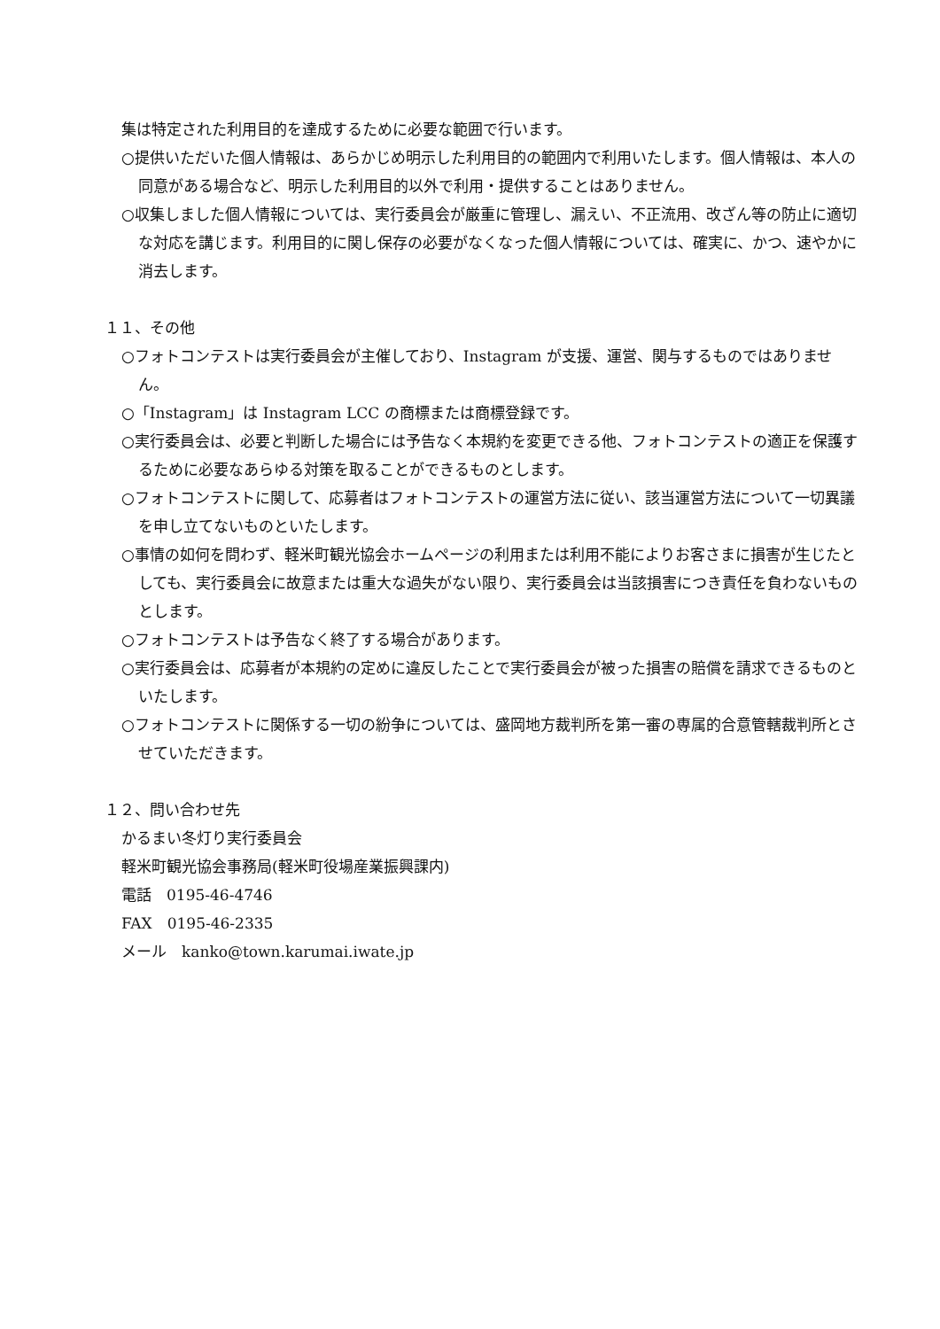集は特定された利用目的を達成するために必要な範囲で行います。
○提供いただいた個人情報は、あらかじめ明示した利用目的の範囲内で利用いたします。個人情報は、本人の同意がある場合など、明示した利用目的以外で利用・提供することはありません。
○収集しました個人情報については、実行委員会が厳重に管理し、漏えい、不正流用、改ざん等の防止に適切な対応を講じます。利用目的に関し保存の必要がなくなった個人情報については、確実に、かつ、速やかに消去します。
１１、その他
○フォトコンテストは実行委員会が主催しており、Instagram が支援、運営、関与するものではありません。
○「Instagram」は Instagram LCC の商標または商標登録です。
○実行委員会は、必要と判断した場合には予告なく本規約を変更できる他、フォトコンテストの適正を保護するために必要なあらゆる対策を取ることができるものとします。
○フォトコンテストに関して、応募者はフォトコンテストの運営方法に従い、該当運営方法について一切異議を申し立てないものといたします。
○事情の如何を問わず、軽米町観光協会ホームページの利用または利用不能によりお客さまに損害が生じたとしても、実行委員会に故意または重大な過失がない限り、実行委員会は当該損害につき責任を負わないものとします。
○フォトコンテストは予告なく終了する場合があります。
○実行委員会は、応募者が本規約の定めに違反したことで実行委員会が被った損害の賠償を請求できるものといたします。
○フォトコンテストに関係する一切の紛争については、盛岡地方裁判所を第一審の専属的合意管轄裁判所とさせていただきます。
１２、問い合わせ先
かるまい冬灯り実行委員会
軽米町観光協会事務局(軽米町役場産業振興課内)
電話　0195-46-4746
FAX　0195-46-2335
メール　kanko@town.karumai.iwate.jp